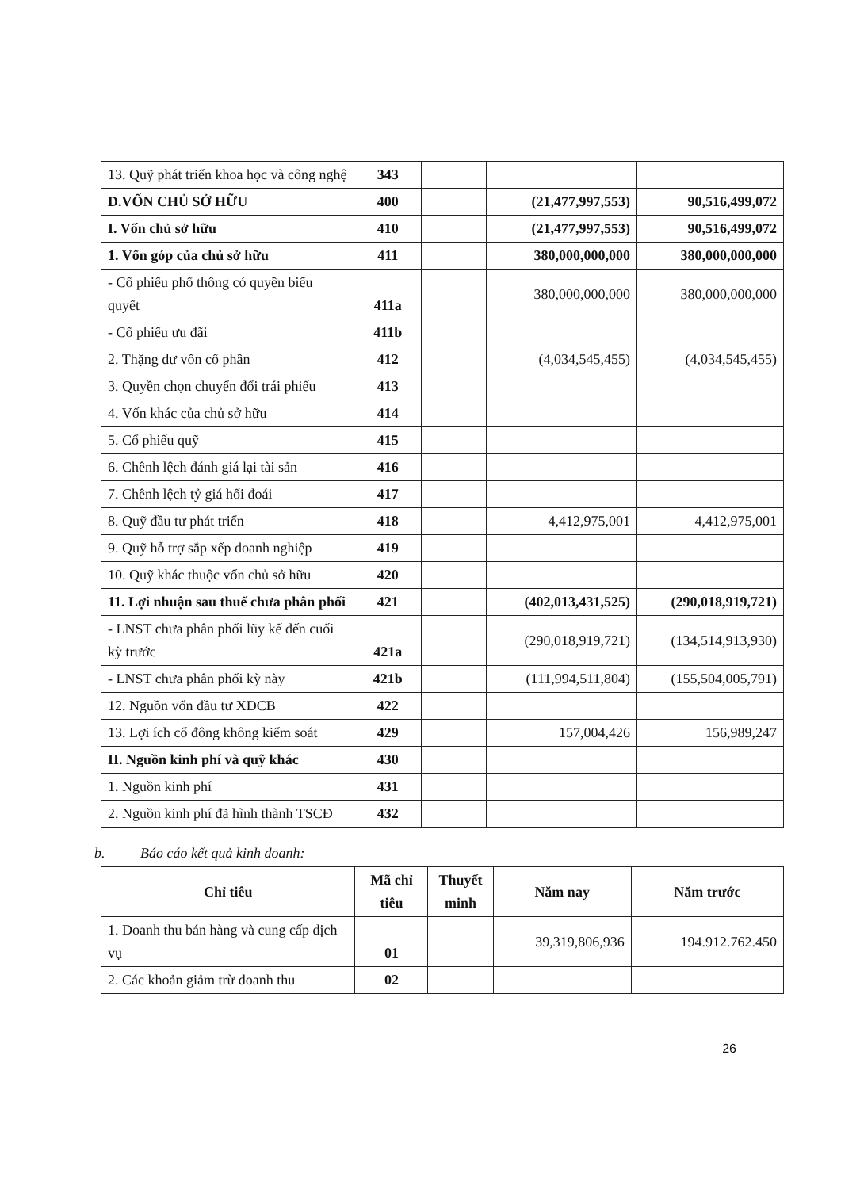| 13. Quỹ phát triển khoa học và công nghệ | 343 | | | |
| D.VỐN CHỦ SỞ HỮU | 400 | | (21,477,997,553) | 90,516,499,072 |
| I. Vốn chủ sở hữu | 410 | | (21,477,997,553) | 90,516,499,072 |
| 1. Vốn góp của chủ sở hữu | 411 | | 380,000,000,000 | 380,000,000,000 |
| - Cổ phiếu phổ thông có quyền biểu quyết | 411a | | 380,000,000,000 | 380,000,000,000 |
| - Cổ phiếu ưu đãi | 411b | | | |
| 2. Thặng dư vốn cổ phần | 412 | | (4,034,545,455) | (4,034,545,455) |
| 3. Quyền chọn chuyển đổi trái phiếu | 413 | | | |
| 4. Vốn khác của chủ sở hữu | 414 | | | |
| 5. Cổ phiếu quỹ | 415 | | | |
| 6. Chênh lệch đánh giá lại tài sản | 416 | | | |
| 7. Chênh lệch tỷ giá hối đoái | 417 | | | |
| 8. Quỹ đầu tư phát triển | 418 | | 4,412,975,001 | 4,412,975,001 |
| 9. Quỹ hỗ trợ sắp xếp doanh nghiệp | 419 | | | |
| 10. Quỹ khác thuộc vốn chủ sở hữu | 420 | | | |
| 11. Lợi nhuận sau thuế chưa phân phối | 421 | | (402,013,431,525) | (290,018,919,721) |
| - LNST chưa phân phối lũy kế đến cuối kỳ trước | 421a | | (290,018,919,721) | (134,514,913,930) |
| - LNST chưa phân phối kỳ này | 421b | | (111,994,511,804) | (155,504,005,791) |
| 12. Nguồn vốn đầu tư XDCB | 422 | | | |
| 13. Lợi ích cổ đông không kiểm soát | 429 | | 157,004,426 | 156,989,247 |
| II. Nguồn kinh phí và quỹ khác | 430 | | | |
| 1. Nguồn kinh phí | 431 | | | |
| 2. Nguồn kinh phí đã hình thành TSCĐ | 432 | | | |
b. Báo cáo kết quả kinh doanh:
| Chỉ tiêu | Mã chỉ tiêu | Thuyết minh | Năm nay | Năm trước |
| --- | --- | --- | --- | --- |
| 1. Doanh thu bán hàng và cung cấp dịch vụ | 01 | | 39,319,806,936 | 194.912.762.450 |
| 2. Các khoản giảm trừ doanh thu | 02 | | | |
26